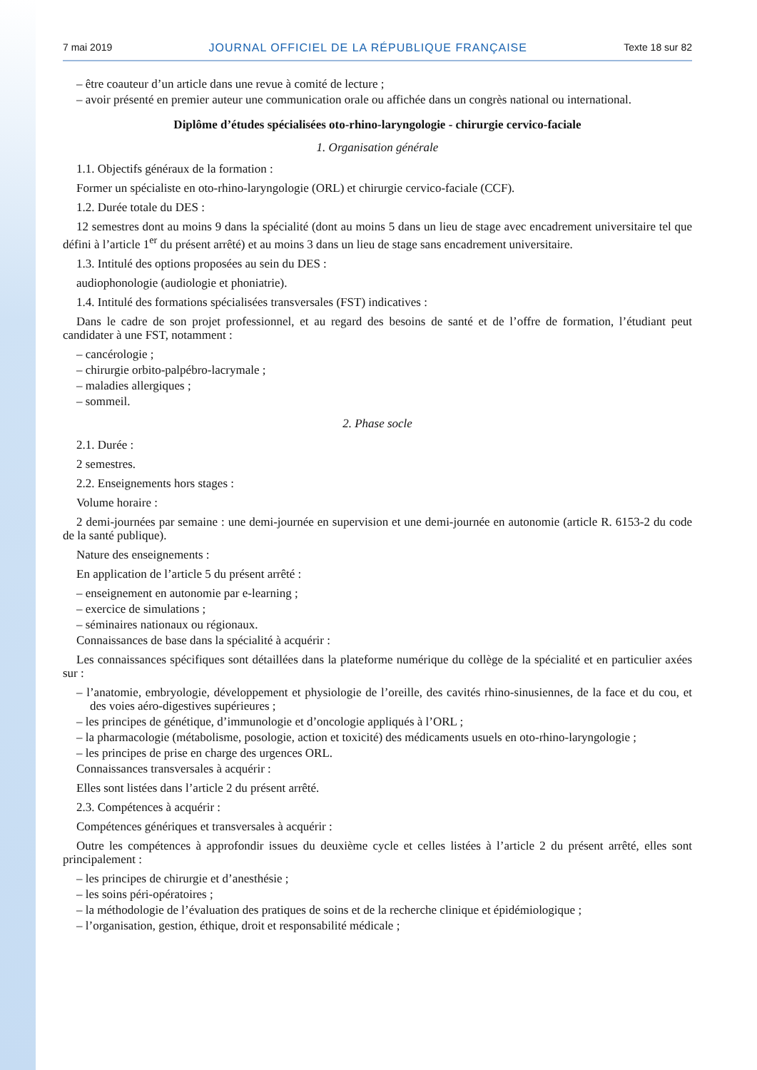7 mai 2019 JOURNAL OFFICIEL DE LA RÉPUBLIQUE FRANÇAISE Texte 18 sur 82
– être coauteur d’un article dans une revue à comité de lecture ;
– avoir présenté en premier auteur une communication orale ou affichée dans un congrès national ou international.
Diplôme d’études spécialisées oto-rhino-laryngologie - chirurgie cervico-faciale
1. Organisation générale
1.1. Objectifs généraux de la formation :
Former un spécialiste en oto-rhino-laryngologie (ORL) et chirurgie cervico-faciale (CCF).
1.2. Durée totale du DES :
12 semestres dont au moins 9 dans la spécialité (dont au moins 5 dans un lieu de stage avec encadrement universitaire tel que défini à l’article 1<sup>er</sup> du présent arrêté) et au moins 3 dans un lieu de stage sans encadrement universitaire.
1.3. Intitulé des options proposées au sein du DES :
audiophonologie (audiologie et phoniatrie).
1.4. Intitulé des formations spécialisées transversales (FST) indicatives :
Dans le cadre de son projet professionnel, et au regard des besoins de santé et de l’offre de formation, l’étudiant peut candidater à une FST, notamment :
– cancérologie ;
– chirurgie orbito-palpébro-lacrymale ;
– maladies allergiques ;
– sommeil.
2. Phase socle
2.1. Durée :
2 semestres.
2.2. Enseignements hors stages :
Volume horaire :
2 demi-journées par semaine : une demi-journée en supervision et une demi-journée en autonomie (article R. 6153-2 du code de la santé publique).
Nature des enseignements :
En application de l’article 5 du présent arrêté :
– enseignement en autonomie par e-learning ;
– exercice de simulations ;
– séminaires nationaux ou régionaux.
Connaissances de base dans la spécialité à acquérir :
Les connaissances spécifiques sont détaillées dans la plateforme numérique du collège de la spécialité et en particulier axées sur :
– l’anatomie, embryologie, développement et physiologie de l’oreille, des cavités rhino-sinusiennes, de la face et du cou, et des voies aéro-digestives supérieures ;
– les principes de génétique, d’immunologie et d’oncologie appliqués à l’ORL ;
– la pharmacologie (métabolisme, posologie, action et toxicité) des médicaments usuels en oto-rhino-laryngologie ;
– les principes de prise en charge des urgences ORL.
Connaissances transversales à acquérir :
Elles sont listées dans l’article 2 du présent arrêté.
2.3. Compétences à acquérir :
Compétences génériques et transversales à acquérir :
Outre les compétences à approfondir issues du deuxième cycle et celles listées à l’article 2 du présent arrêté, elles sont principalement :
– les principes de chirurgie et d’anesthésie ;
– les soins péri-opératoires ;
– la méthodologie de l’évaluation des pratiques de soins et de la recherche clinique et épidémiologique ;
– l’organisation, gestion, éthique, droit et responsabilité médicale ;